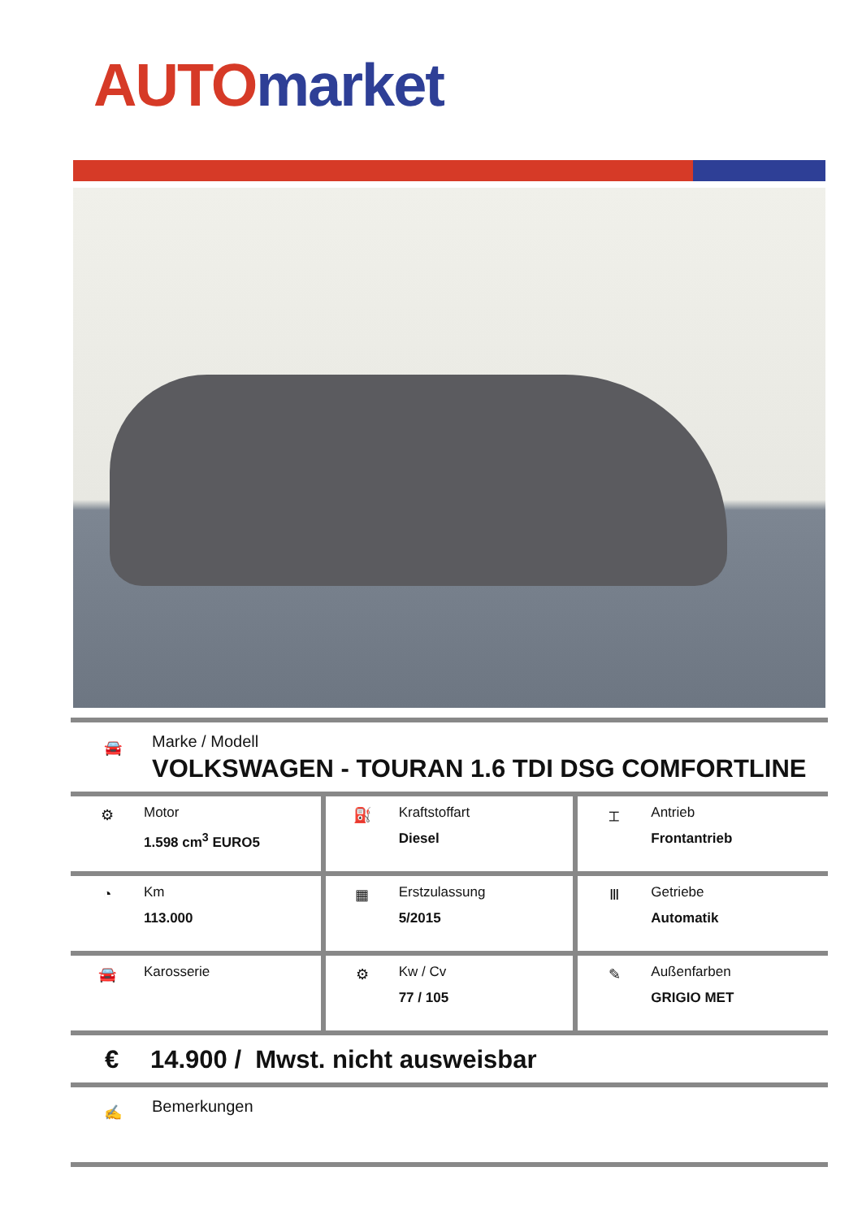AUTO market
🚘
Marke / Modell
VOLKSWAGEN - TOURAN 1.6 TDI DSG COMFORTLINE
| ⚙ Motor 1.598 cm<sup>3</sup> EURO5 | ⛽ Kraftstoffart Diesel | ⌶ Antrieb Frontantrieb |
| ◔ Km 113.000 | ▦ Erstzulassung 5/2015 | Ⅲ Getriebe Automatik |
| 🚘 Karosserie | ⚙ Kw / Cv 77 / 105 | ✎ Außenfarben GRIGIO MET |
€ 14.900 / Mwst. nicht ausweisbar
✍
Bemerkungen